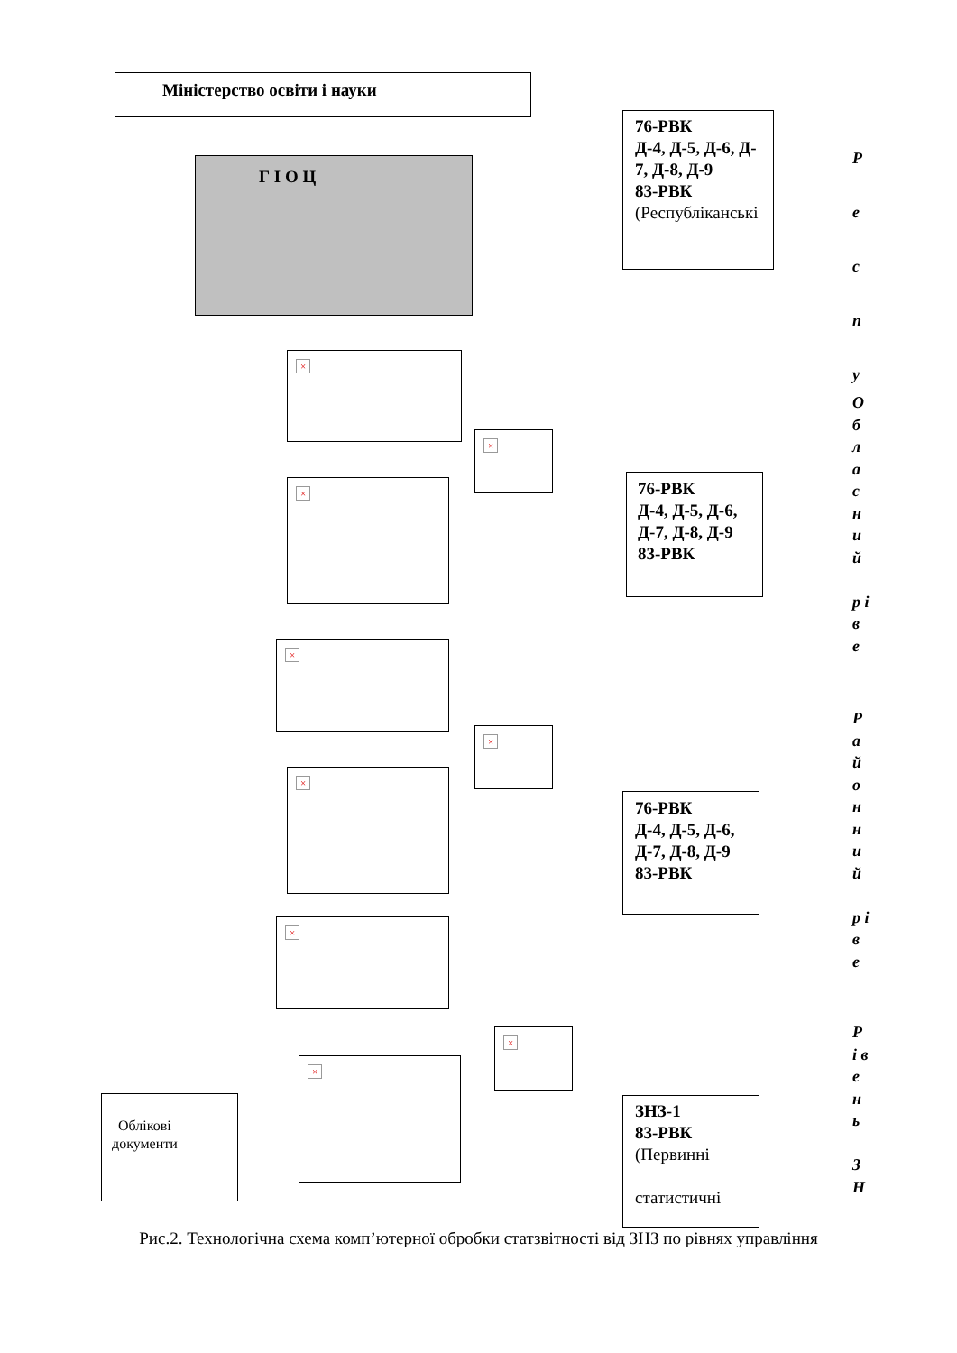Міністерство освіти і науки
Г І О Ц
76-РВК
Д-4, Д-5, Д-6, Д-
7, Д-8, Д-9
83-РВК
(Республіканські
×
×
×
76-РВК
Д-4, Д-5, Д-6,
Д-7, Д-8, Д-9
83-РВК
×
×
×
76-РВК
Д-4, Д-5, Д-6,
Д-7, Д-8, Д-9
83-РВК
×
×
Облікові
документи
×
ЗНЗ-1
83-РВК
(Первинні
статистичні
Р е с п у
О б л а с н и й
р і в е
Р а й о н н и й
р і в е
Р і в е н ь
З Н
Рис.2. Технологічна схема комп’ютерної обробки статзвітності від ЗНЗ по рівнях управління